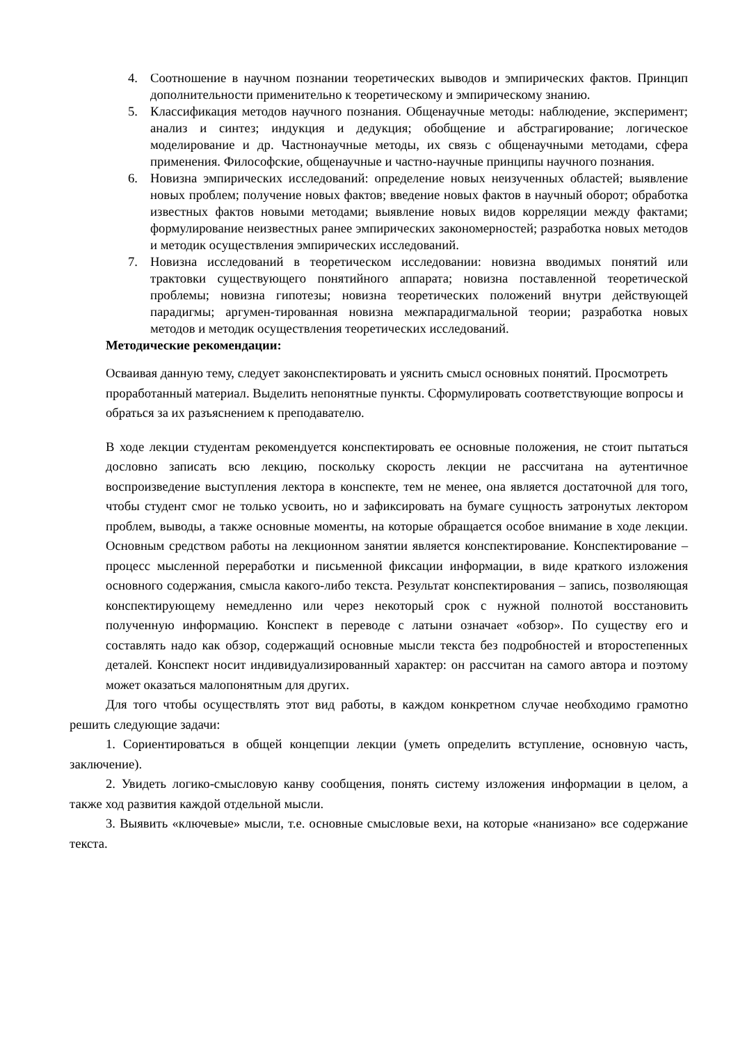4. Соотношение в научном познании теоретических выводов и эмпирических фактов. Принцип дополнительности применительно к теоретическому и эмпирическому знанию.
5. Классификация методов научного познания. Общенаучные методы: наблюдение, эксперимент; анализ и синтез; индукция и дедукция; обобщение и абстрагирование; логическое моделирование и др. Частнонаучные методы, их связь с общенаучными методами, сфера применения. Философские, общенаучные и частно-научные принципы научного познания.
6. Новизна эмпирических исследований: определение новых неизученных областей; выявление новых проблем; получение новых фактов; введение новых фактов в научный оборот; обработка известных фактов новыми методами; выявление новых видов корреляции между фактами; формулирование неизвестных ранее эмпирических закономерностей; разработка новых методов и методик осуществления эмпирических исследований.
7. Новизна исследований в теоретическом исследовании: новизна вводимых понятий или трактовки существующего понятийного аппарата; новизна поставленной теоретической проблемы; новизна гипотезы; новизна теоретических положений внутри действующей парадигмы; аргумен-тированная новизна межпарадигмальной теории; разработка новых методов и методик осуществления теоретических исследований.
Методические рекомендации:
Осваивая данную тему, следует законспектировать и уяснить смысл основных понятий. Просмотреть проработанный материал. Выделить непонятные пункты. Сформулировать соответствующие вопросы и обраться за их разъяснением к преподавателю.
В ходе лекции студентам рекомендуется конспектировать ее основные положения, не стоит пытаться дословно записать всю лекцию, поскольку скорость лекции не рассчитана на аутентичное воспроизведение выступления лектора в конспекте, тем не менее, она является достаточной для того, чтобы студент смог не только усвоить, но и зафиксировать на бумаге сущность затронутых лектором проблем, выводы, а также основные моменты, на которые обращается особое внимание в ходе лекции. Основным средством работы на лекционном занятии является конспектирование. Конспектирование – процесс мысленной переработки и письменной фиксации информации, в виде краткого изложения основного содержания, смысла какого-либо текста. Результат конспектирования – запись, позволяющая конспектирующему немедленно или через некоторый срок с нужной полнотой восстановить полученную информацию. Конспект в переводе с латыни означает «обзор». По существу его и составлять надо как обзор, содержащий основные мысли текста без подробностей и второстепенных деталей. Конспект носит индивидуализированный характер: он рассчитан на самого автора и поэтому может оказаться малопонятным для других.
Для того чтобы осуществлять этот вид работы, в каждом конкретном случае необходимо грамотно решить следующие задачи:
1. Сориентироваться в общей концепции лекции (уметь определить вступление, основную часть, заключение).
2. Увидеть логико-смысловую канву сообщения, понять систему изложения информации в целом, а также ход развития каждой отдельной мысли.
3. Выявить «ключевые» мысли, т.е. основные смысловые вехи, на которые «нанизано» все содержание текста.